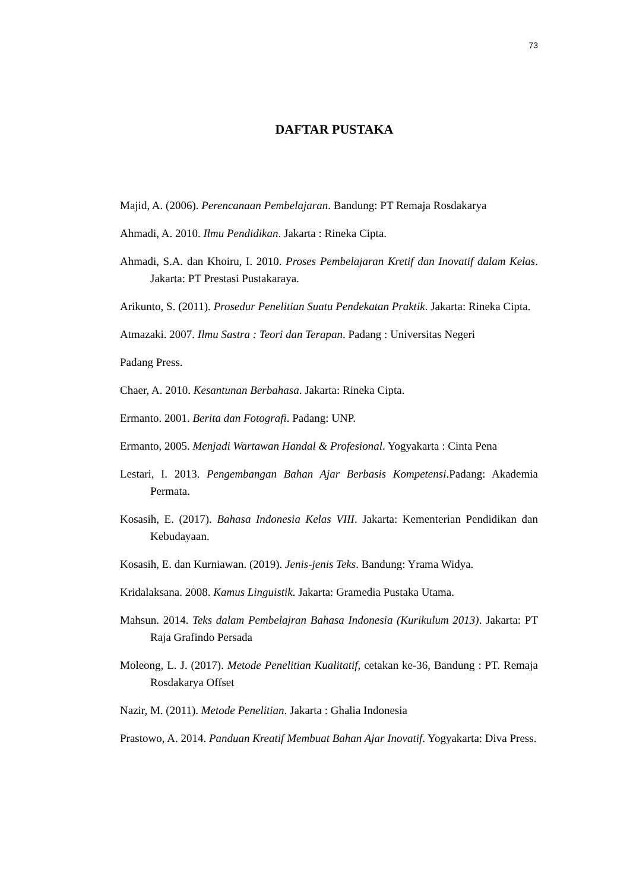73
DAFTAR PUSTAKA
Majid, A. (2006). Perencanaan Pembelajaran. Bandung: PT Remaja Rosdakarya
Ahmadi, A. 2010. Ilmu Pendidikan. Jakarta : Rineka Cipta.
Ahmadi, S.A. dan Khoiru, I. 2010. Proses Pembelajaran Kretif dan Inovatif dalam Kelas. Jakarta: PT Prestasi Pustakaraya.
Arikunto, S. (2011). Prosedur Penelitian Suatu Pendekatan Praktik. Jakarta: Rineka Cipta.
Atmazaki. 2007. Ilmu Sastra : Teori dan Terapan. Padang : Universitas Negeri
Padang Press.
Chaer, A. 2010. Kesantunan Berbahasa. Jakarta: Rineka Cipta.
Ermanto. 2001. Berita dan Fotografi. Padang: UNP.
Ermanto, 2005. Menjadi Wartawan Handal & Profesional. Yogyakarta : Cinta Pena
Lestari, I. 2013. Pengembangan Bahan Ajar Berbasis Kompetensi.Padang: Akademia Permata.
Kosasih, E. (2017). Bahasa Indonesia Kelas VIII. Jakarta: Kementerian Pendidikan dan Kebudayaan.
Kosasih, E. dan Kurniawan. (2019). Jenis-jenis Teks. Bandung: Yrama Widya.
Kridalaksana. 2008. Kamus Linguistik. Jakarta: Gramedia Pustaka Utama.
Mahsun. 2014. Teks dalam Pembelajran Bahasa Indonesia (Kurikulum 2013). Jakarta: PT Raja Grafindo Persada
Moleong, L. J. (2017). Metode Penelitian Kualitatif, cetakan ke-36, Bandung : PT. Remaja Rosdakarya Offset
Nazir, M. (2011). Metode Penelitian. Jakarta : Ghalia Indonesia
Prastowo, A. 2014. Panduan Kreatif Membuat Bahan Ajar Inovatif. Yogyakarta: Diva Press.